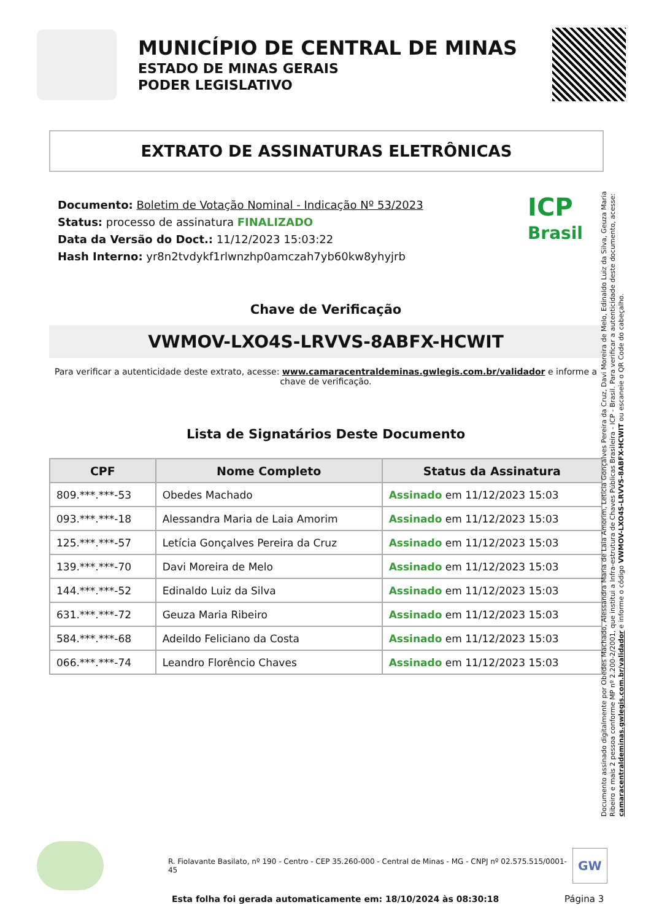MUNICÍPIO DE CENTRAL DE MINAS
ESTADO DE MINAS GERAIS
PODER LEGISLATIVO
EXTRATO DE ASSINATURAS ELETRÔNICAS
Documento: Boletim de Votação Nominal - Indicação Nº 53/2023
Status: processo de assinatura FINALIZADO
Data da Versão do Doct.: 11/12/2023 15:03:22
Hash Interno: yr8n2tvdykf1rlwnzhp0amczah7yb60kw8yhyjrb
ICP
Brasil
Chave de Verificação
VWMOV-LXO4S-LRVVS-8ABFX-HCWIT
Para verificar a autenticidade deste extrato, acesse: www.camaracentraldeminas.gwlegis.com.br/validador e informe a chave de verificação.
Lista de Signatários Deste Documento
| CPF | Nome Completo | Status da Assinatura |
| --- | --- | --- |
| 809.***.***-53 | Obedes Machado | Assinado em 11/12/2023 15:03 |
| 093.***.***-18 | Alessandra Maria de Laia Amorim | Assinado em 11/12/2023 15:03 |
| 125.***.***-57 | Letícia Gonçalves Pereira da Cruz | Assinado em 11/12/2023 15:03 |
| 139.***.***-70 | Davi Moreira de Melo | Assinado em 11/12/2023 15:03 |
| 144.***.***-52 | Edinaldo Luiz da Silva | Assinado em 11/12/2023 15:03 |
| 631.***.***-72 | Geuza Maria Ribeiro | Assinado em 11/12/2023 15:03 |
| 584.***.***-68 | Adeildo Feliciano da Costa | Assinado em 11/12/2023 15:03 |
| 066.***.***-74 | Leandro Florêncio Chaves | Assinado em 11/12/2023 15:03 |
Documento assinado digitalmente por Obedes Machado, Alessandra Maria de Laia Amorim, Letícia Gonçalves Pereira da Cruz, Davi Moreira de Melo, Edinaldo Luiz da Silva, Geuza Maria Ribeiro e mais 2 pessoa conforme MP nº 2.200-2/2001, que institui a Infra-estrutura de Chaves Públicas Brasileira - ICP - Brasil. Para verificar a autenticidade deste documento, acesse: camaracentraldeminas.gwlegis.com.br/validador e informe o código VWMOV-LXO4S-LRVVS-8ABFX-HCWIT ou escaneie o QR Code do cabeçalho.
R. Fiolavante Basilato, nº 190 - Centro - CEP 35.260-000 - Central de Minas - MG - CNPJ nº 02.575.515/0001-45
GW
Esta folha foi gerada automaticamente em: 18/10/2024 às 08:30:18
Página 3